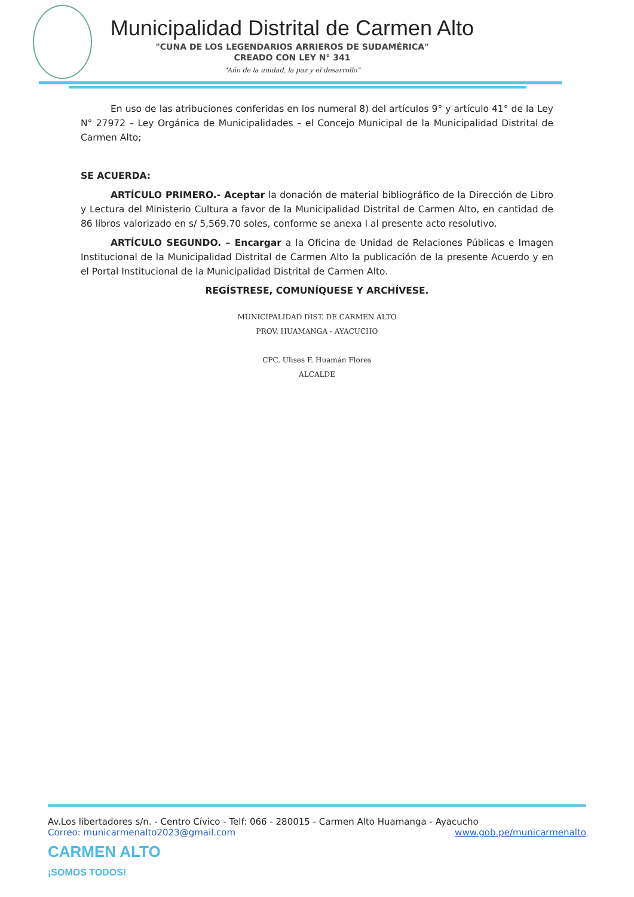Municipalidad Distrital de Carmen Alto
"CUNA DE LOS LEGENDARIOS ARRIEROS DE SUDAMÉRICA"
CREADO CON LEY N° 341
"Año de la unidad, la paz y el desarrollo"
En uso de las atribuciones conferidas en los numeral 8) del artículos 9° y artículo 41° de la Ley N° 27972 – Ley Orgánica de Municipalidades – el Concejo Municipal de la Municipalidad Distrital de Carmen Alto;
SE ACUERDA:
ARTÍCULO PRIMERO.- Aceptar la donación de material bibliográfico de la Dirección de Libro y Lectura del Ministerio Cultura a favor de la Municipalidad Distrital de Carmen Alto, en cantidad de 86 libros valorizado en s/ 5,569.70 soles, conforme se anexa I al presente acto resolutivo.
ARTÍCULO SEGUNDO. – Encargar a la Oficina de Unidad de Relaciones Públicas e Imagen Institucional de la Municipalidad Distrital de Carmen Alto la publicación de la presente Acuerdo y en el Portal Institucional de la Municipalidad Distrital de Carmen Alto.
REGÍSTRESE, COMUNÍQUESE Y ARCHÍVESE.
MUNICIPALIDAD DIST. DE CARMEN ALTO
PROV. HUAMANGA - AYACUCHO
CPC. Ulises F. Huamán Flores
ALCALDE
Av.Los libertadores s/n. - Centro Cívico - Telf: 066 - 280015 - Carmen Alto Huamanga - Ayacucho
Correo: municarmenalto2023@gmail.com www.gob.pe/municarmenalto
CARMEN ALTO
¡SOMOS TODOS!